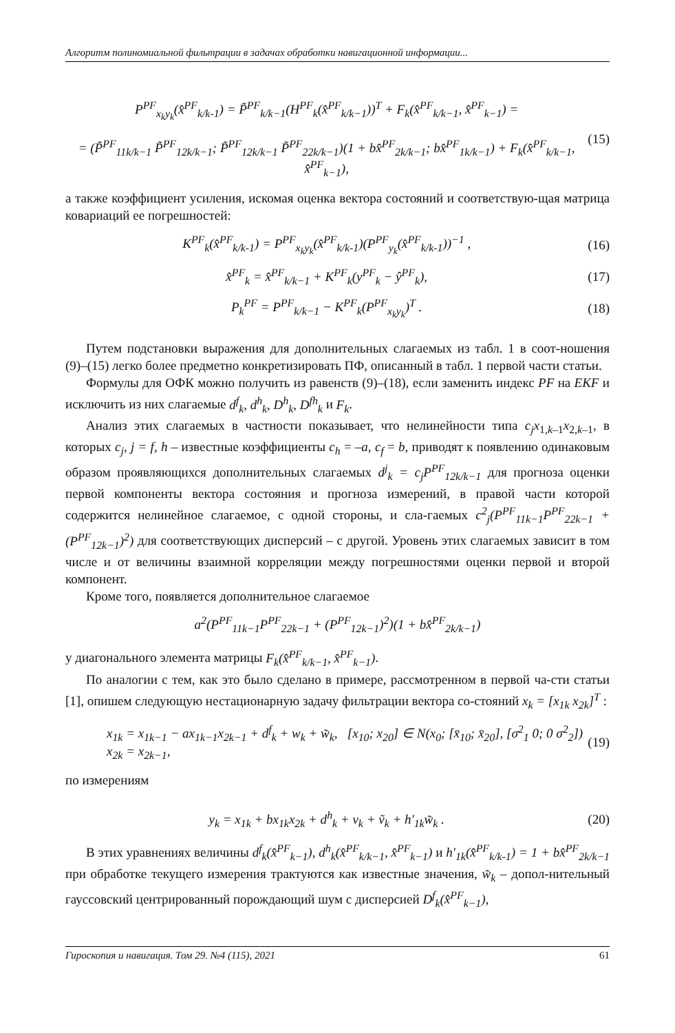Алгоритм полиномиальной фильтрации в задачах обработки навигационной информации...
P<sup>PF</sup><sub>x<sub>k</sub>y<sub>k</sub></sub>(x̂<sup>PF</sup><sub>k/k-1</sub>) = P̃<sup>PF</sup><sub>k/k−1</sub>(H<sup>PF</sup><sub>k</sub>(x̂<sup>PF</sup><sub>k/k−1</sub>))<sup>T</sup> + F<sub>k</sub>(x̂<sup>PF</sup><sub>k/k−1</sub>, x̂<sup>PF</sup><sub>k−1</sub>) =
= (P̃<sup>PF</sup><sub>11k/k−1</sub> P̃<sup>PF</sup><sub>12k/k−1</sub>; P̃<sup>PF</sup><sub>12k/k−1</sub> P̃<sup>PF</sup><sub>22k/k−1</sub>)(1 + bx̂<sup>PF</sup><sub>2k/k−1</sub>; bx̂<sup>PF</sup><sub>1k/k−1</sub>) + F<sub>k</sub>(x̂<sup>PF</sup><sub>k/k−1</sub>, x̂<sup>PF</sup><sub>k−1</sub>),
(15)
а также коэффициент усиления, искомая оценка вектора состояний и соответствую-щая матрица ковариаций ее погрешностей:
K<sup>PF</sup><sub>k</sub>(x̂<sup>PF</sup><sub>k/k-1</sub>) = P<sup>PF</sup><sub>x<sub>k</sub>y<sub>k</sub></sub>(x̂<sup>PF</sup><sub>k/k-1</sub>)(P<sup>PF</sup><sub>y<sub>k</sub></sub>(x̂<sup>PF</sup><sub>k/k-1</sub>))<sup>−1</sup> ,
(16)
x̂<sup>PF</sup><sub>k</sub> = x̂<sup>PF</sup><sub>k/k−1</sub> + K<sup>PF</sup><sub>k</sub>(y<sup>PF</sup><sub>k</sub> − ŷ<sup>PF</sup><sub>k</sub>),
(17)
P<sub>k</sub><sup>PF</sup> = P<sup>PF</sup><sub>k/k−1</sub> − K<sup>PF</sup><sub>k</sub>(P<sup>PF</sup><sub>x<sub>k</sub>y<sub>k</sub></sub>)<sup>T</sup> .
(18)
Путем подстановки выражения для дополнительных слагаемых из табл. 1 в соот-ношения (9)–(15) легко более предметно конкретизировать ПФ, описанный в табл. 1 первой части статьи.
Формулы для ОФК можно получить из равенств (9)–(18), если заменить индекс PF на EKF и исключить из них слагаемые d<sup>f</sup><sub>k</sub>, d<sup>h</sup><sub>k</sub>, D<sup>h</sup><sub>k</sub>, D<sup>fh</sup><sub>k</sub> и F<sub>k</sub>.
Анализ этих слагаемых в частности показывает, что нелинейности типа c<sub>j</sub>x<sub>1,k–1</sub>x<sub>2,k–1</sub>, в которых c<sub>j</sub>, j = f, h – известные коэффициенты c<sub>h</sub> = –a, c<sub>f</sub> = b, приводят к появлению одинаковым образом проявляющихся дополнительных слагаемых d<sup>j</sup><sub>k</sub> = c<sub>j</sub>P<sup>PF</sup><sub>12k/k−1</sub> для прогноза оценки первой компоненты вектора состояния и прогноза измерений, в правой части которой содержится нелинейное слагаемое, с одной стороны, и сла-гаемых c<sup>2</sup><sub>j</sub>(P<sup>PF</sup><sub>11k−1</sub>P<sup>PF</sup><sub>22k−1</sub> + (P<sup>PF</sup><sub>12k−1</sub>)<sup>2</sup>) для соответствующих дисперсий – с другой. Уровень этих слагаемых зависит в том числе и от величины взаимной корреляции между погрешностями оценки первой и второй компонент.
Кроме того, появляется дополнительное слагаемое
a<sup>2</sup>(P<sup>PF</sup><sub>11k−1</sub>P<sup>PF</sup><sub>22k−1</sub> + (P<sup>PF</sup><sub>12k−1</sub>)<sup>2</sup>)(1 + bx̂<sup>PF</sup><sub>2k/k−1</sub>)
у диагонального элемента матрицы F<sub>k</sub>(x̂<sup>PF</sup><sub>k/k−1</sub>, x̂<sup>PF</sup><sub>k−1</sub>).
По аналогии с тем, как это было сделано в примере, рассмотренном в первой ча-сти статьи [1], опишем следующую нестационарную задачу фильтрации вектора со-стояний x<sub>k</sub> = [x<sub>1k</sub> x<sub>2k</sub>]<sup>T</sup> :
x<sub>1k</sub> = x<sub>1k−1</sub> − ax<sub>1k−1</sub>x<sub>2k−1</sub> + d<sup>f</sup><sub>k</sub> + w<sub>k</sub> + w̃<sub>k</sub>, [x<sub>10</sub>; x<sub>20</sub>] ∈ N(x<sub>0</sub>; [x̄<sub>10</sub>; x̄<sub>20</sub>], [σ<sup>2</sup><sub>1</sub> 0; 0 σ<sup>2</sup><sub>2</sub>])
x<sub>2k</sub> = x<sub>2k−1</sub>,
(19)
по измерениям
y<sub>k</sub> = x<sub>1k</sub> + bx<sub>1k</sub>x<sub>2k</sub> + d<sup>h</sup><sub>k</sub> + v<sub>k</sub> + ṽ<sub>k</sub> + h′<sub>1k</sub>w̃<sub>k</sub> .
(20)
В этих уравнениях величины d<sup>f</sup><sub>k</sub>(x̂<sup>PF</sup><sub>k−1</sub>), d<sup>h</sup><sub>k</sub>(x̂<sup>PF</sup><sub>k/k−1</sub>, x̂<sup>PF</sup><sub>k−1</sub>) и h′<sub>1k</sub>(x̂<sup>PF</sup><sub>k/k-1</sub>) = 1 + bx̂<sup>PF</sup><sub>2k/k−1</sub> при обработке текущего измерения трактуются как известные значения, w̃<sub>k</sub> – допол-нительный гауссовский центрированный порождающий шум с дисперсией D<sup>f</sup><sub>k</sub>(x̂<sup>PF</sup><sub>k−1</sub>),
Гироскопия и навигация. Том 29. №4 (115), 2021 61